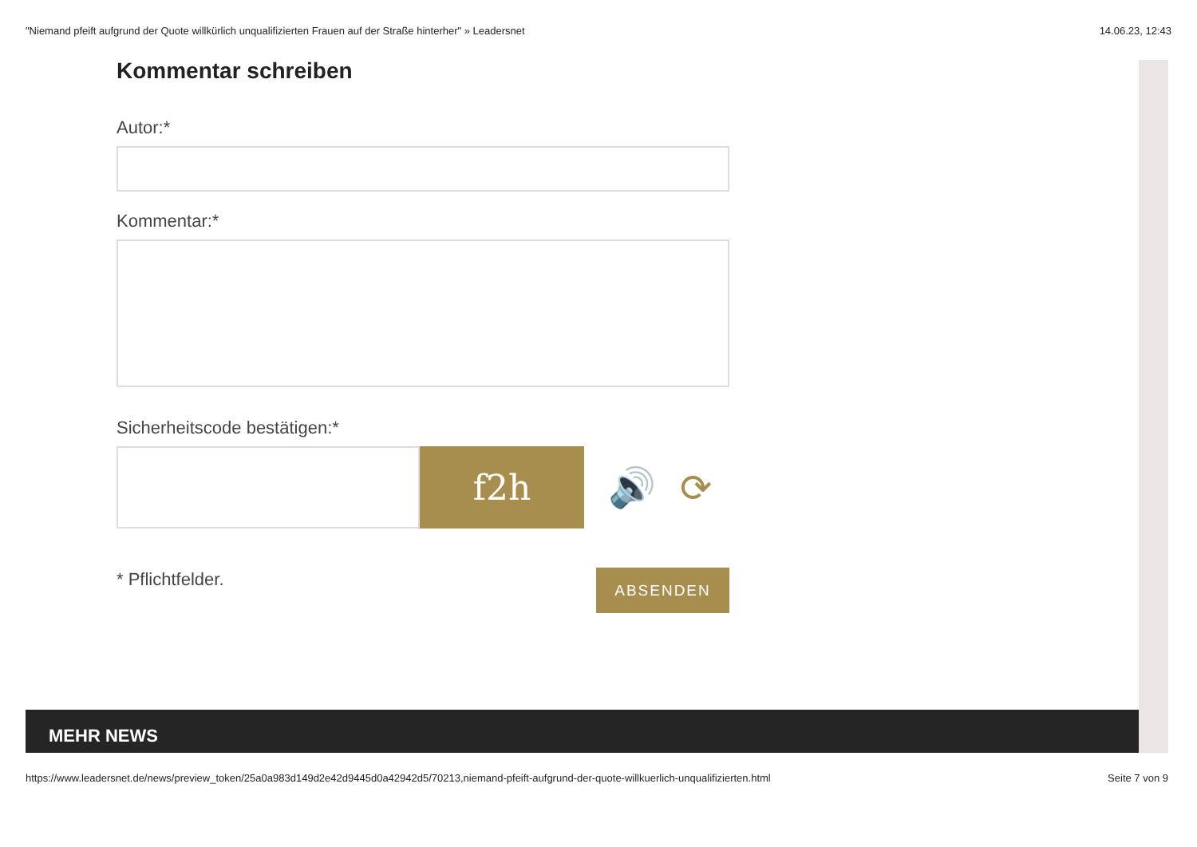"Niemand pfeift aufgrund der Quote willkürlich unqualifizierten Frauen auf der Straße hinterher" » Leadersnet 14.06.23, 12:43
Kommentar schreiben
Autor:*
Kommentar:*
Sicherheitscode bestätigen:*
f2h
🔊 ⟳
* Pflichtfelder.
ABSENDEN
MEHR NEWS
https://www.leadersnet.de/news/preview_token/25a0a983d149d2e42d9445d0a42942d5/70213,niemand-pfeift-aufgrund-der-quote-willkuerlich-unqualifizierten.html Seite 7 von 9